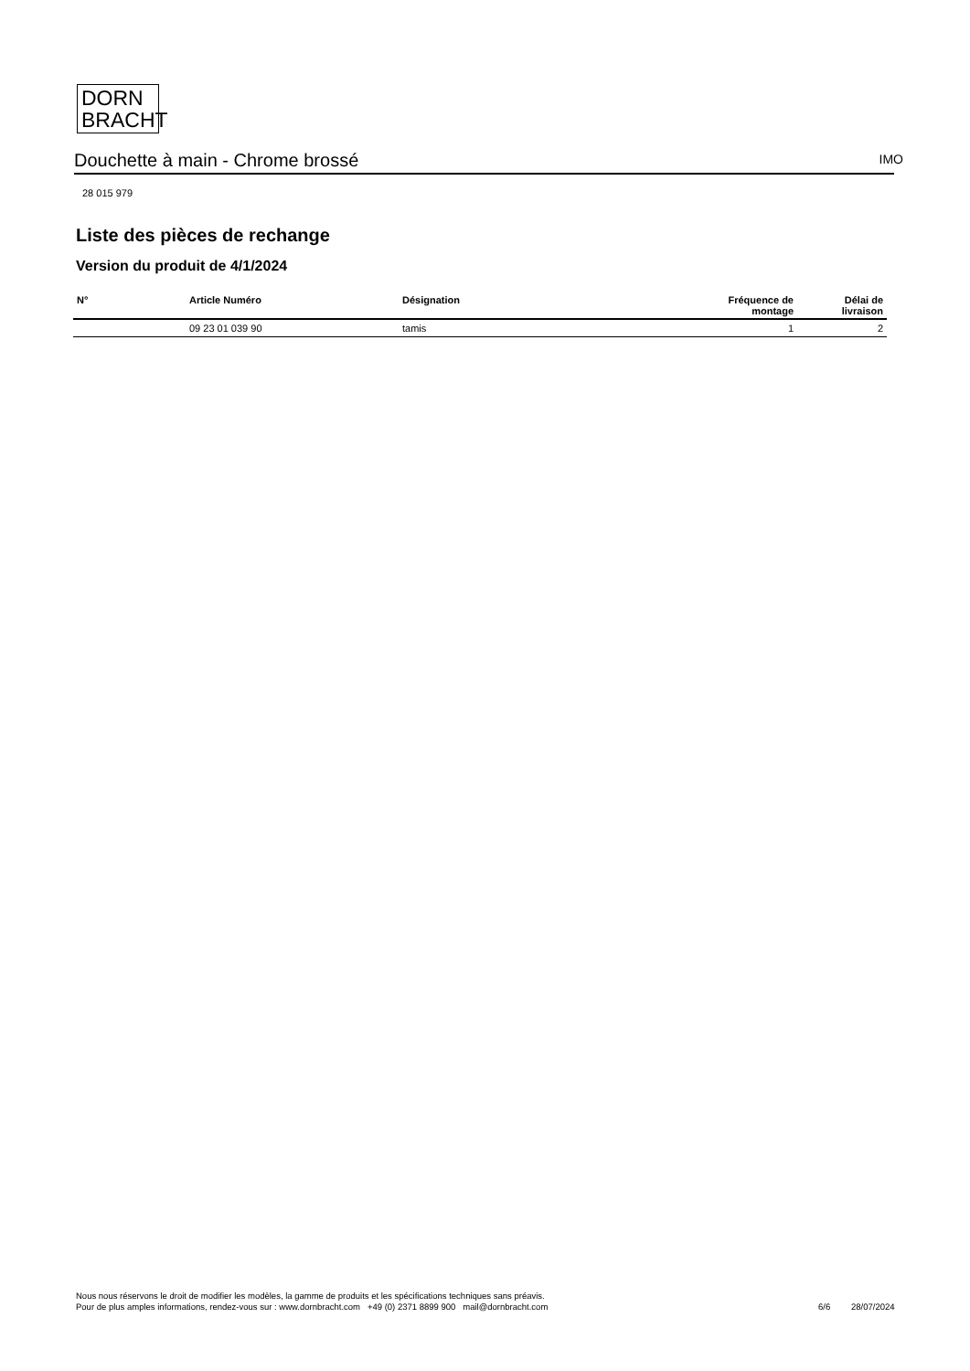DORN
BRACHT
Douchette à main - Chrome brossé IMO
28 015 979
Liste des pièces de rechange
Version du produit de 4/1/2024
| N° | Article Numéro | Désignation | Fréquence de montage | Délai de livraison |
| --- | --- | --- | --- | --- |
| | 09 23 01 039 90 | tamis | 1 | 2 |
Nous nous réservons le droit de modifier les modèles, la gamme de produits et les spécifications techniques sans préavis.
Pour de plus amples informations, rendez-vous sur : www.dornbracht.com +49 (0) 2371 8899 900 mail@dornbracht.com
6/6 28/07/2024